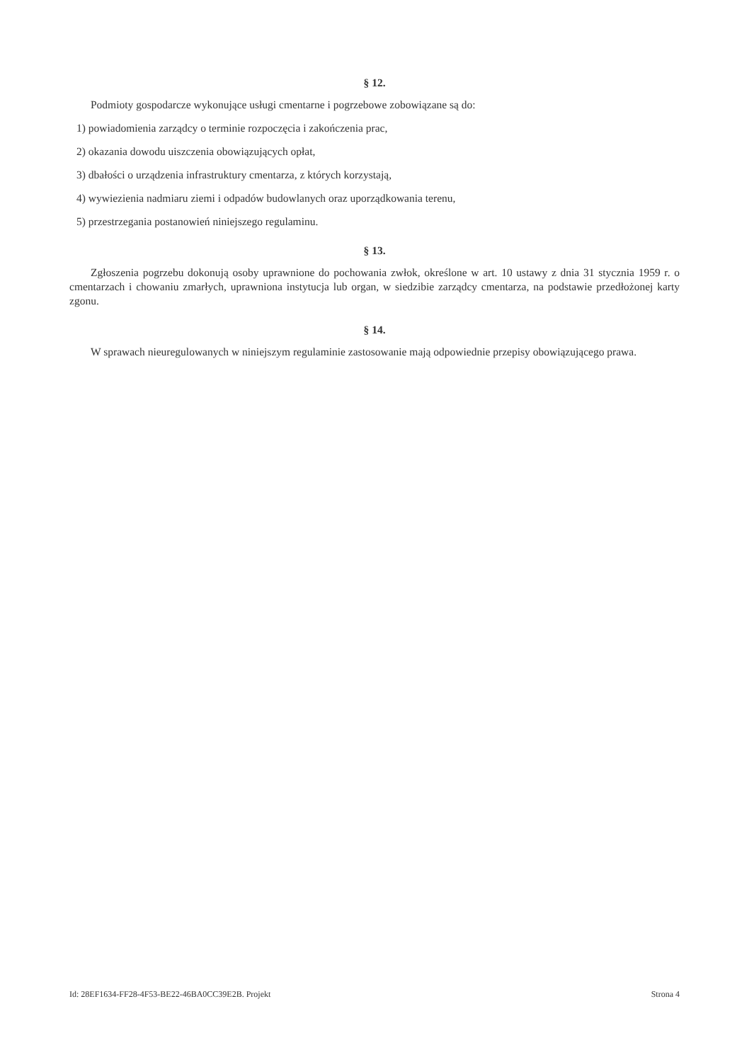§ 12.
Podmioty gospodarcze wykonujące usługi cmentarne i pogrzebowe zobowiązane są do:
1) powiadomienia zarządcy o terminie rozpoczęcia i zakończenia prac,
2) okazania dowodu uiszczenia obowiązujących opłat,
3) dbałości o urządzenia infrastruktury cmentarza, z których korzystają,
4) wywiezienia nadmiaru ziemi i odpadów budowlanych oraz uporządkowania terenu,
5) przestrzegania postanowień niniejszego regulaminu.
§ 13.
Zgłoszenia pogrzebu dokonują osoby uprawnione do pochowania zwłok, określone w art. 10 ustawy z dnia 31 stycznia 1959 r. o cmentarzach i chowaniu zmarłych, uprawniona instytucja lub organ, w siedzibie zarządcy cmentarza, na podstawie przedłożonej karty zgonu.
§ 14.
W sprawach nieuregulowanych w niniejszym regulaminie zastosowanie mają odpowiednie przepisy obowiązującego prawa.
Id: 28EF1634-FF28-4F53-BE22-46BA0CC39E2B. Projekt Strona 4